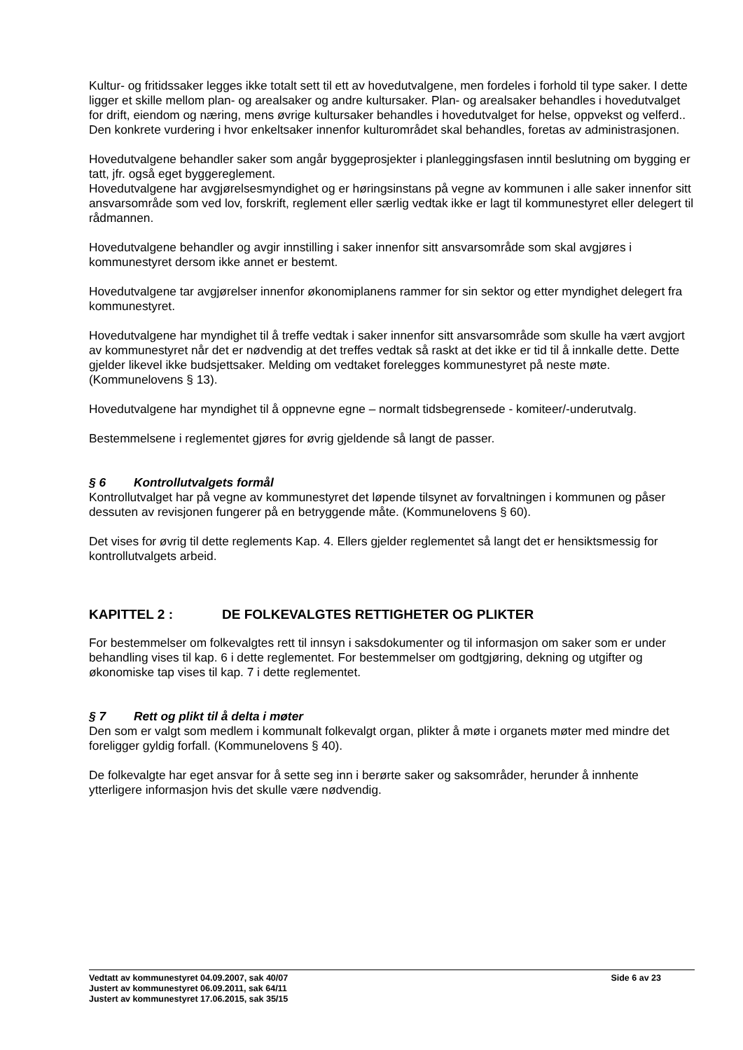Kultur- og fritidssaker legges ikke totalt sett til ett av hovedutvalgene, men fordeles i forhold til type saker. I dette ligger et skille mellom plan- og arealsaker og andre kultursaker. Plan- og arealsaker behandles i hovedutvalget for drift, eiendom og næring, mens øvrige kultursaker behandles i hovedutvalget for helse, oppvekst og velferd.. Den konkrete vurdering i hvor enkeltsaker innenfor kulturområdet skal behandles, foretas av administrasjonen.
Hovedutvalgene behandler saker som angår byggeprosjekter i planleggingsfasen inntil beslutning om bygging er tatt, jfr. også eget byggereglement.
Hovedutvalgene har avgjørelsesmyndighet og er høringsinstans på vegne av kommunen i alle saker innenfor sitt ansvarsområde som ved lov, forskrift, reglement eller særlig vedtak ikke er lagt til kommunestyret eller delegert til rådmannen.
Hovedutvalgene behandler og avgir innstilling i saker innenfor sitt ansvarsområde som skal avgjøres i kommunestyret dersom ikke annet er bestemt.
Hovedutvalgene tar avgjørelser innenfor økonomiplanens rammer for sin sektor og etter myndighet delegert fra kommunestyret.
Hovedutvalgene har myndighet til å treffe vedtak i saker innenfor sitt ansvarsområde som skulle ha vært avgjort av kommunestyret når det er nødvendig at det treffes vedtak så raskt at det ikke er tid til å innkalle dette. Dette gjelder likevel ikke budsjettsaker. Melding om vedtaket forelegges kommunestyret på neste møte. (Kommunelovens § 13).
Hovedutvalgene har myndighet til å oppnevne egne – normalt tidsbegrensede - komiteer/-underutvalg.
Bestemmelsene i reglementet gjøres for øvrig gjeldende så langt de passer.
§ 6 Kontrollutvalgets formål
Kontrollutvalget har på vegne av kommunestyret det løpende tilsynet av forvaltningen i kommunen og påser dessuten av revisjonen fungerer på en betryggende måte. (Kommunelovens § 60).
Det vises for øvrig til dette reglements Kap. 4. Ellers gjelder reglementet så langt det er hensiktsmessig for kontrollutvalgets arbeid.
KAPITTEL 2 : DE FOLKEVALGTES RETTIGHETER OG PLIKTER
For bestemmelser om folkevalgtes rett til innsyn i saksdokumenter og til informasjon om saker som er under behandling vises til kap. 6 i dette reglementet. For bestemmelser om godtgjøring, dekning og utgifter og økonomiske tap vises til kap. 7 i dette reglementet.
§ 7 Rett og plikt til å delta i møter
Den som er valgt som medlem i kommunalt folkevalgt organ, plikter å møte i organets møter med mindre det foreligger gyldig forfall. (Kommunelovens § 40).
De folkevalgte har eget ansvar for å sette seg inn i berørte saker og saksområder, herunder å innhente ytterligere informasjon hvis det skulle være nødvendig.
Vedtatt av kommunestyret 04.09.2007, sak 40/07 Side 6 av 23
Justert av kommunestyret 06.09.2011, sak 64/11
Justert av kommunestyret 17.06.2015, sak 35/15